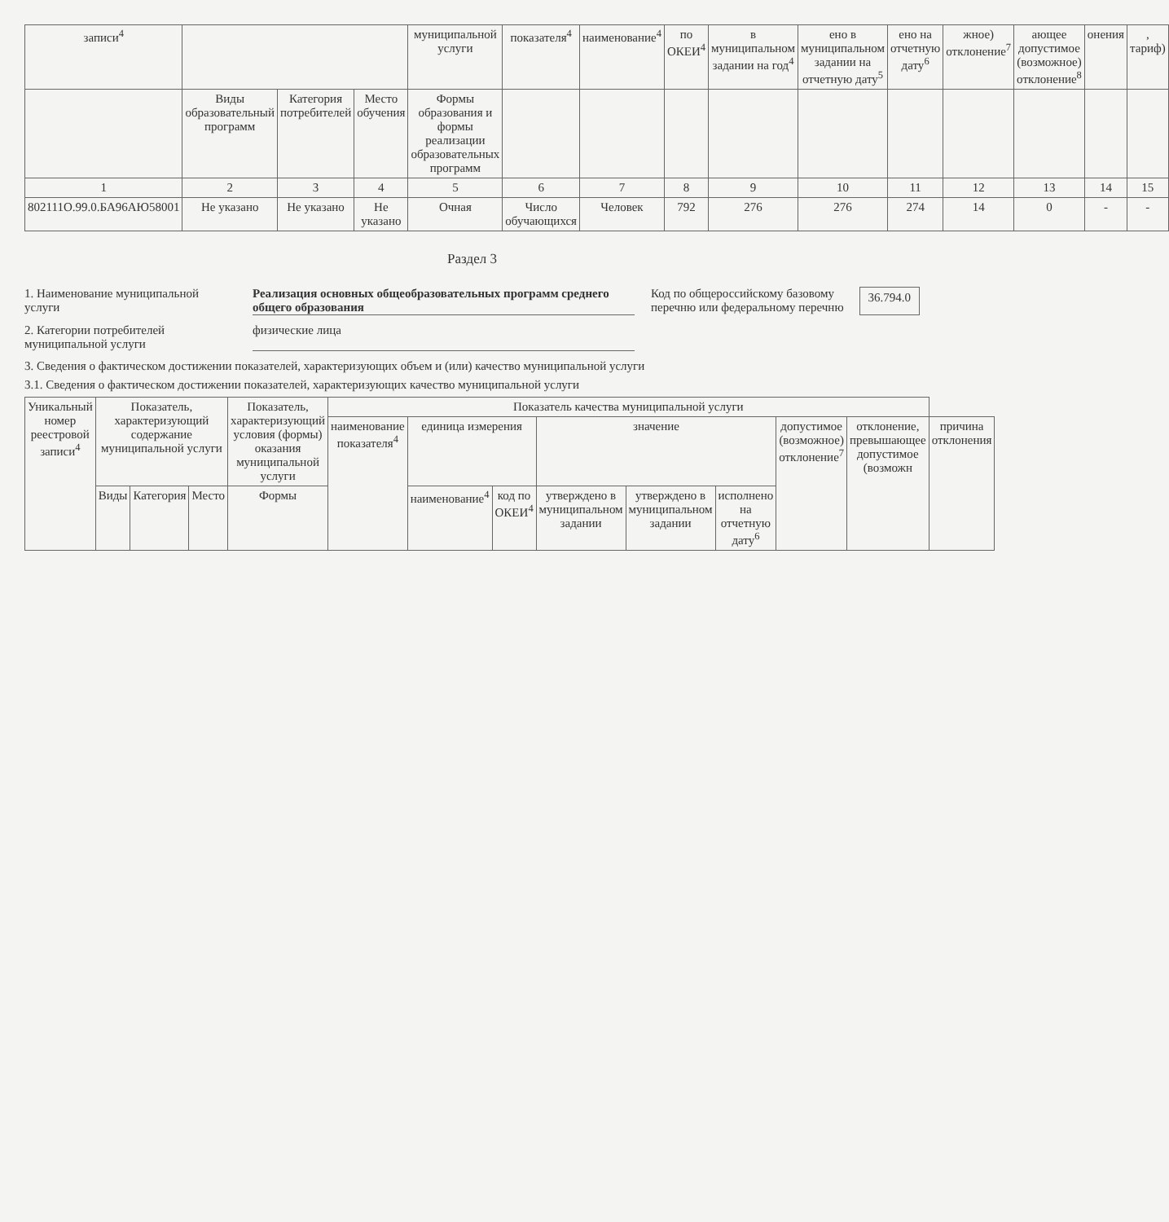| записи<sup>4</sup> | | | | муниципальной услуги | показателя<sup>4</sup> | наименование<sup>4</sup> | по ОКЕИ<sup>4</sup> | в муниципальном задании на год<sup>4</sup> | ено в муниципальном задании на отчетную дату<sup>5</sup> | ено на отчетную дату<sup>6</sup> | жное) отклонение<sup>7</sup> | ающее допустимое (возможное) отклонение<sup>8</sup> | онения | , тариф) |
| --- | --- | --- | --- | --- | --- | --- | --- | --- | --- | --- | --- | --- | --- | --- |
| | Виды образовательный программ | Категория потребителей | Место обучения | Формы образования и формы реализации образовательных программ | | | | | | | | | | |
| 1 | 2 | 3 | 4 | 5 | 6 | 7 | 8 | 9 | 10 | 11 | 12 | 13 | 14 | 15 |
| 802111О.99.0.БА96АЮ58001 | Не указано | Не указано | Не указано | Очная | Число обучающихся | Человек | 792 | 276 | 276 | 274 | 14 | 0 | - | - |
Раздел 3
1. Наименование муниципальной услуги
Реализация основных общеобразовательных программ среднего общего образования
Код по общероссийскому базовому перечню или федеральному перечню 36.794.0
2. Категории потребителей муниципальной услуги
физические лица
3. Сведения о фактическом достижении показателей, характеризующих объем и (или) качество муниципальной услуги
3.1. Сведения о фактическом достижении показателей, характеризующих качество муниципальной услуги
| Уникальный номер реестровой записи<sup>4</sup> | Показатель, характеризующий содержание муниципальной услуги | | | Показатель, характеризующий условия (формы) оказания муниципальной услуги | Показатель качества муниципальной услуги | | | | | | | | |
| --- | --- | --- | --- | --- | --- | --- | --- | --- | --- | --- | --- | --- | --- |
| | | | | | наименование показателя<sup>4</sup> | единица измерения | | значение | | | допустимое (возможное) отклонение<sup>7</sup> | отклонение, превышающее допустимое (возможн | причина отклонения |
| | Виды | Категория | Место | Формы | | наименование<sup>4</sup> | код по ОКЕИ<sup>4</sup> | утверждено в муниципальном задании | утверждено в муниципальном задании | исполнено на отчетную дату<sup>6</sup> | | | |